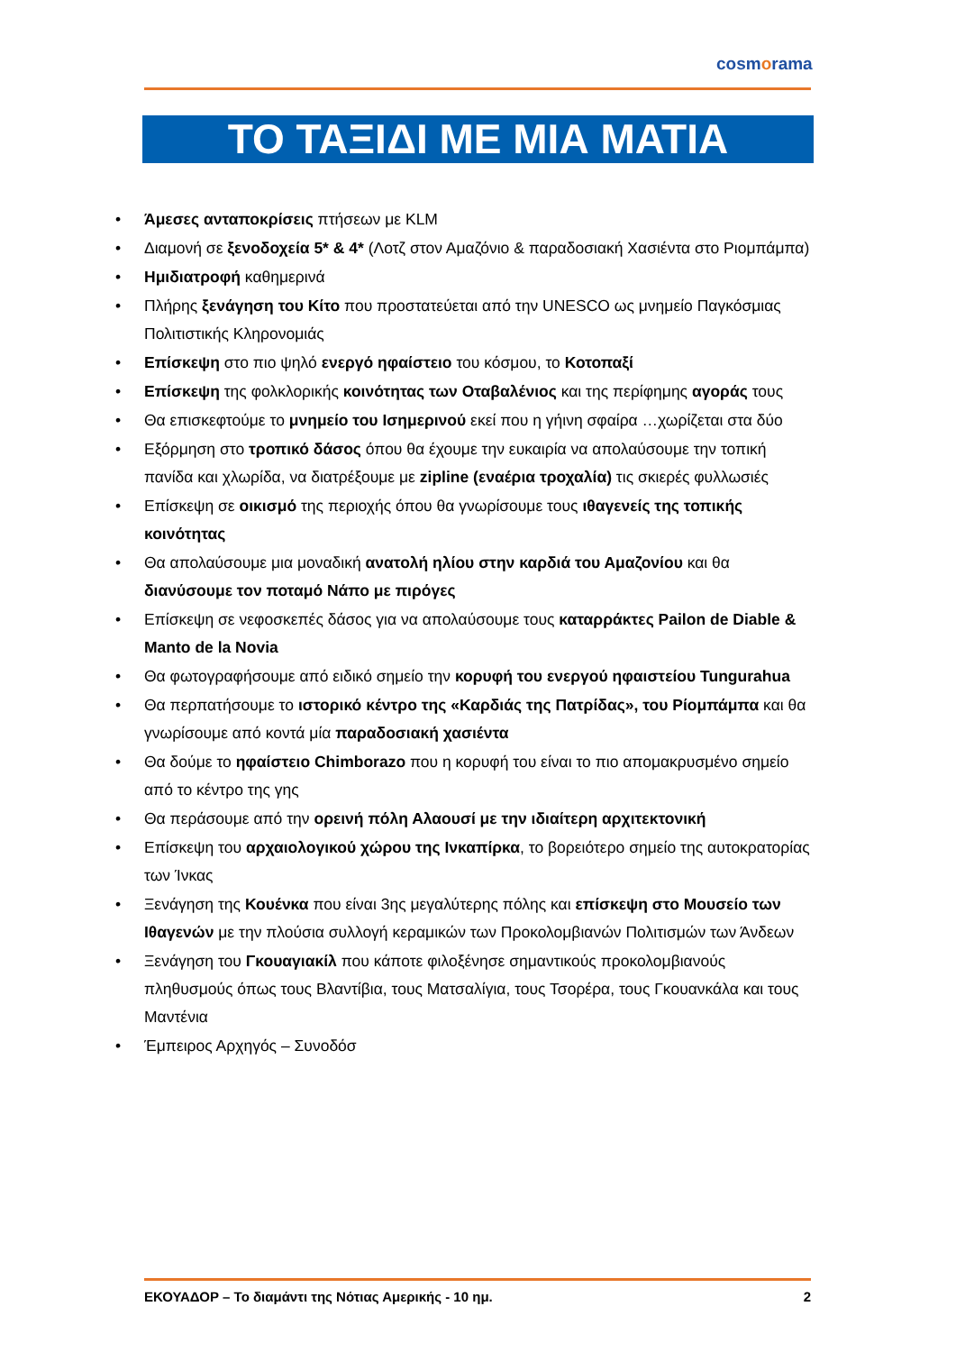cosmorama
ΤΟ ΤΑΞΙΔΙ ΜΕ ΜΙΑ ΜΑΤΙΑ
• Άμεσες ανταποκρίσεις πτήσεων με KLM
• Διαμονή σε ξενοδοχεία 5* & 4* (Λοτζ στον Αμαζόνιο & παραδοσιακή Χασιέντα στο Ριομπάμπα)
• Ημιδιατροφή καθημερινά
• Πλήρης ξενάγηση του Κίτο που προστατεύεται από την UNESCO ως μνημείο Παγκόσμιας Πολιτιστικής Κληρονομιάς
• Επίσκεψη στο πιο ψηλό ενεργό ηφαίστειο του κόσμου, το Κοτοπαξί
• Επίσκεψη της φολκλορικής κοινότητας των Οταβαλένιος και της περίφημης αγοράς τους
• Θα επισκεφτούμε το μνημείο του Ισημερινού εκεί που η γήινη σφαίρα …χωρίζεται στα δύο
• Εξόρμηση στο τροπικό δάσος όπου θα έχουμε την ευκαιρία να απολαύσουμε την τοπική πανίδα και χλωρίδα, να διατρέξουμε με zipline (εναέρια τροχαλία) τις σκιερές φυλλωσιές
• Επίσκεψη σε οικισμό της περιοχής όπου θα γνωρίσουμε τους ιθαγενείς της τοπικής κοινότητας
• Θα απολαύσουμε μια μοναδική ανατολή ηλίου στην καρδιά του Αμαζονίου και θα διανύσουμε τον ποταμό Νάπο με πιρόγες
• Επίσκεψη σε νεφοσκεπές δάσος για να απολαύσουμε τους καταρράκτες Pailon de Diable & Manto de la Novia
• Θα φωτογραφήσουμε από ειδικό σημείο την κορυφή του ενεργού ηφαιστείου Tungurahua
• Θα περπατήσουμε το ιστορικό κέντρο της «Καρδιάς της Πατρίδας», του Ρίομπάμπα και θα γνωρίσουμε από κοντά μία παραδοσιακή χασιέντα
• Θα δούμε το ηφαίστειο Chimborazo που η κορυφή του είναι το πιο απομακρυσμένο σημείο από το κέντρο της γης
• Θα περάσουμε από την ορεινή πόλη Αλαουσί με την ιδιαίτερη αρχιτεκτονική
• Επίσκεψη του αρχαιολογικού χώρου της Ινκαπίρκα, το βορειότερο σημείο της αυτοκρατορίας των Ίνκας
• Ξενάγηση της Κουένκα που είναι 3ης μεγαλύτερης πόλης και επίσκεψη στο Μουσείο των Ιθαγενών με την πλούσια συλλογή κεραμικών των Προκολομβιανών Πολιτισμών των Άνδεων
• Ξενάγηση του Γκουαγιακίλ που κάποτε φιλοξένησε σημαντικούς προκολομβιανούς πληθυσμούς όπως τους Βλαντίβια, τους Ματσαλίγια, τους Τσορέρα, τους Γκουανκάλα και τους Μαντένια
• Έμπειρος Αρχηγός – Συνοδόσ
ΕΚΟΥΑΔΟΡ – Το διαμάντι της Νότιας Αμερικής - 10 ημ. 2